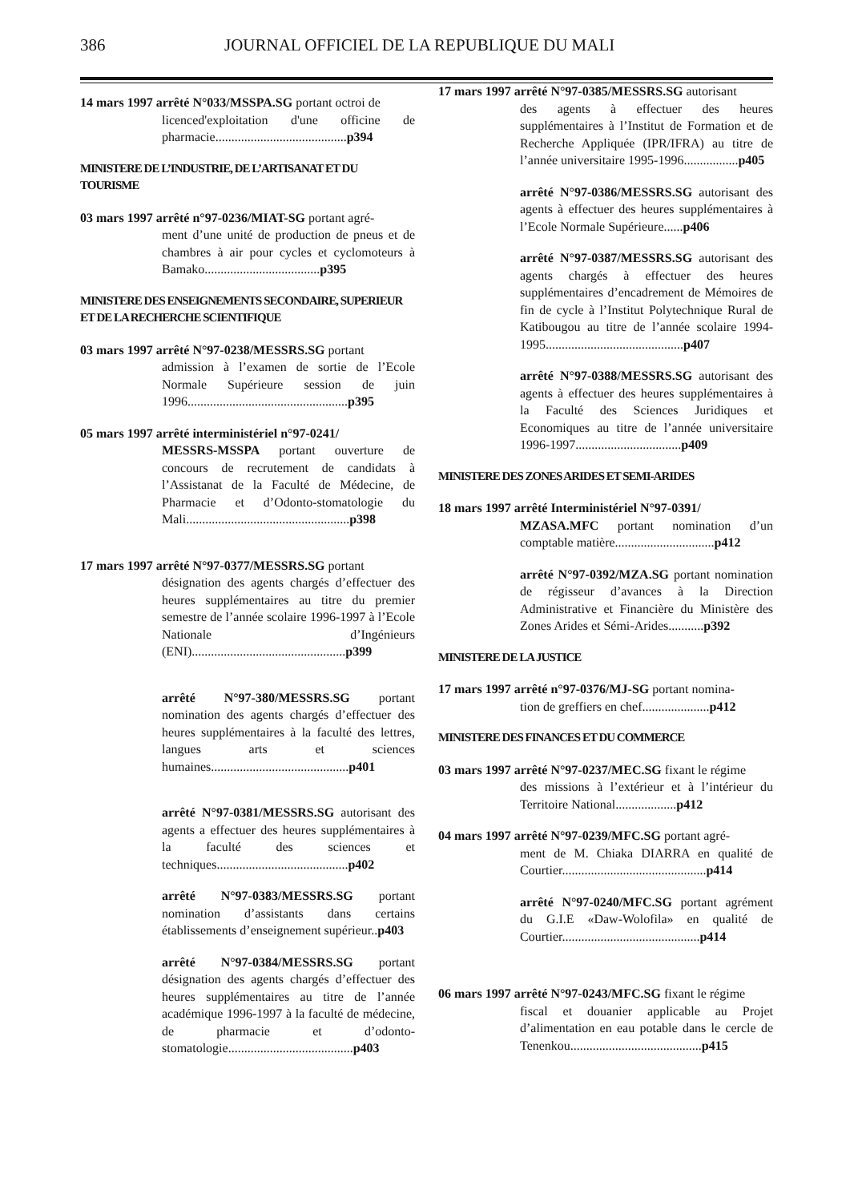386 JOURNAL OFFICIEL DE LA REPUBLIQUE DU MALI
14 mars 1997 arrêté N°033/MSSPA.SG portant octroi de
licenced'exploitation d'une officine de pharmacie.........................................p394
MINISTERE DE L’INDUSTRIE, DE L’ARTISANAT ET DU TOURISME
03 mars 1997 arrêté n°97-0236/MIAT-SG portant agré-
ment d’une unité de production de pneus et de chambres à air pour cycles et cyclomoteurs à Bamako....................................p395
MINISTERE DES ENSEIGNEMENTS SECONDAIRE, SUPERIEUR ET DE LA RECHERCHE SCIENTIFIQUE
03 mars 1997 arrêté N°97-0238/MESSRS.SG portant
admission à l’examen de sortie de l’Ecole Normale Supérieure session de juin 1996..................................................p395
05 mars 1997 arrêté interministériel n°97-0241/
MESSRS-MSSPA portant ouverture de concours de recrutement de candidats à l’Assistanat de la Faculté de Médecine, de Pharmacie et d’Odonto-stomatologie du Mali...................................................p398
17 mars 1997 arrêté N°97-0377/MESSRS.SG portant
désignation des agents chargés d’effectuer des heures supplémentaires au titre du premier semestre de l’année scolaire 1996-1997 à l’Ecole Nationale d’Ingénieurs (ENI)................................................p399
arrêté N°97-380/MESSRS.SG portant nomination des agents chargés d’effectuer des heures supplémentaires à la faculté des lettres, langues arts et sciences humaines...........................................p401
arrêté N°97-0381/MESSRS.SG autorisant des agents a effectuer des heures supplémentaires à la faculté des sciences et techniques.........................................p402
arrêté N°97-0383/MESSRS.SG portant nomination d’assistants dans certains établissements d’enseignement supérieur..p403
arrêté N°97-0384/MESSRS.SG portant désignation des agents chargés d’effectuer des heures supplémentaires au titre de l’année académique 1996-1997 à la faculté de médecine, de pharmacie et d’odonto-stomatologie.......................................p403
17 mars 1997 arrêté N°97-0385/MESSRS.SG autorisant
des agents à effectuer des heures supplémentaires à l’Institut de Formation et de Recherche Appliquée (IPR/IFRA) au titre de l’année universitaire 1995-1996.................p405
arrêté N°97-0386/MESSRS.SG autorisant des agents à effectuer des heures supplémentaires à l’Ecole Normale Supérieure......p406
arrêté N°97-0387/MESSRS.SG autorisant des agents chargés à effectuer des heures supplémentaires d’encadrement de Mémoires de fin de cycle à l’Institut Polytechnique Rural de Katibougou au titre de l’année scolaire 1994-1995...........................................p407
arrêté N°97-0388/MESSRS.SG autorisant des agents à effectuer des heures supplémentaires à la Faculté des Sciences Juridiques et Economiques au titre de l’année universitaire 1996-1997.................................p409
MINISTERE DES ZONES ARIDES ET SEMI-ARIDES
18 mars 1997 arrêté Interministériel N°97-0391/
MZASA.MFC portant nomination d’un comptable matière...............................p412
arrêté N°97-0392/MZA.SG portant nomination de régisseur d’avances à la Direction Administrative et Financière du Ministère des Zones Arides et Sémi-Arides...........p392
MINISTERE DE LA JUSTICE
17 mars 1997 arrêté n°97-0376/MJ-SG portant nomina-
tion de greffiers en chef.....................p412
MINISTERE DES FINANCES ET DU COMMERCE
03 mars 1997 arrêté N°97-0237/MEC.SG fixant le régime
des missions à l’extérieur et à l’intérieur du Territoire National...................p412
04 mars 1997 arrêté N°97-0239/MFC.SG portant agré-
ment de M. Chiaka DIARRA en qualité de Courtier.............................................p414
arrêté N°97-0240/MFC.SG portant agrément du G.I.E «Daw-Wolofila» en qualité de Courtier...........................................p414
06 mars 1997 arrêté N°97-0243/MFC.SG fixant le régime
fiscal et douanier applicable au Projet d’alimentation en eau potable dans le cercle de Tenenkou.........................................p415